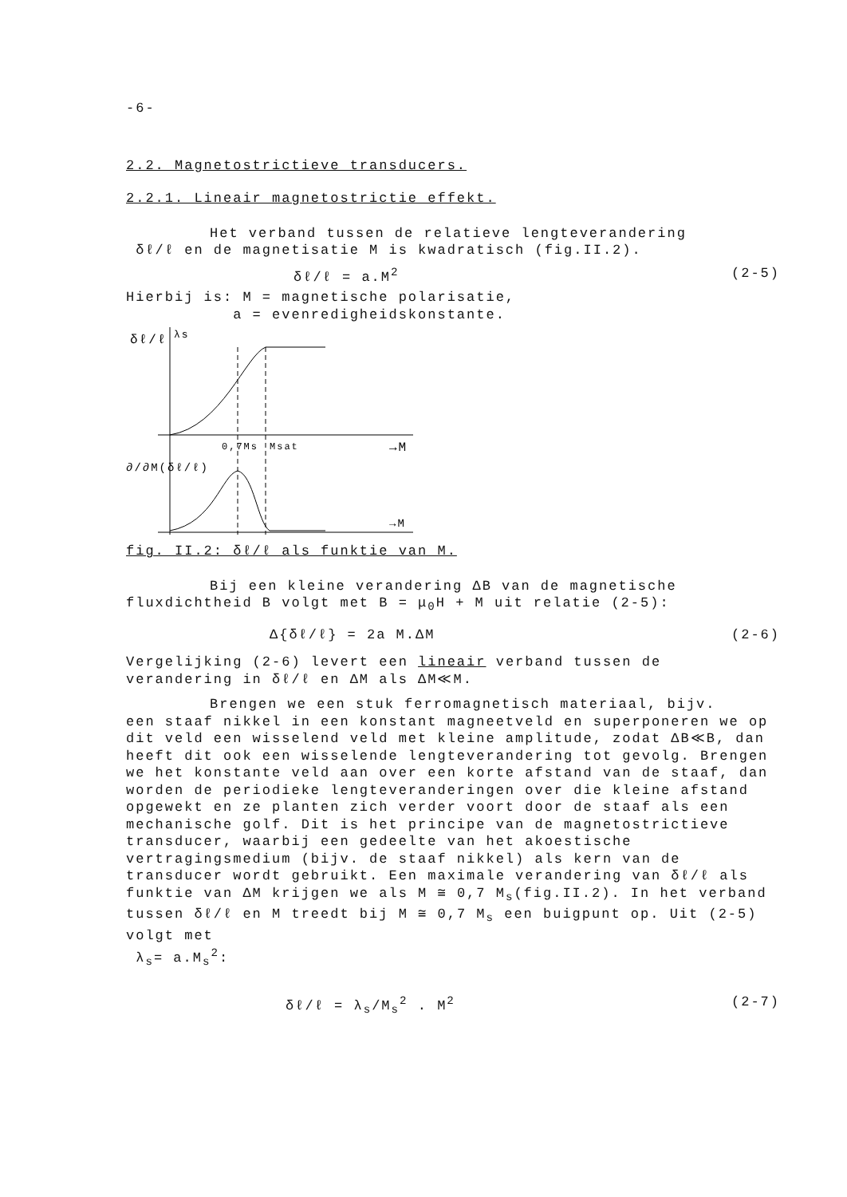-6-
2.2. Magnetostrictieve transducers.
2.2.1. Lineair magnetostrictie effekt.
Het verband tussen de relatieve lengteverandering
δℓ/ℓ en de magnetisatie M is kwadratisch (fig.II.2).
δℓ/ℓ = a.M<sup>2</sup> (2-5)
Hierbij is: M = magnetische polarisatie,
a = evenredigheidskonstante.
δℓ/ℓ
λs
0,7Ms
Msat
→M
∂/∂M(δℓ/ℓ)
→M
fig. II.2: δℓ/ℓ als funktie van M.
Bij een kleine verandering ΔB van de magnetische
fluxdichtheid B volgt met B = μ<sub>0</sub>H + M uit relatie (2-5):
Δ{δℓ/ℓ} = 2a M.ΔM (2-6)
Vergelijking (2-6) levert een lineair verband tussen de
verandering in δℓ/ℓ en ΔM als ΔM≪M.
Brengen we een stuk ferromagnetisch materiaal, bijv.
een staaf nikkel in een konstant magneetveld en superponeren we op dit veld een wisselend veld met kleine amplitude, zodat ΔB≪B, dan heeft dit ook een wisselende lengteverandering tot gevolg. Brengen we het konstante veld aan over een korte afstand van de staaf, dan worden de periodieke lengteveranderingen over die kleine afstand opgewekt en ze planten zich verder voort door de staaf als een mechanische golf. Dit is het principe van de magnetostrictieve transducer, waarbij een gedeelte van het akoestische vertragingsmedium (bijv. de staaf nikkel) als kern van de transducer wordt gebruikt. Een maximale verandering van δℓ/ℓ als funktie van ΔM krijgen we als M ≅ 0,7 M<sub>s</sub>(fig.II.2). In het verband tussen δℓ/ℓ en M treedt bij M ≅ 0,7 M<sub>s</sub> een buigpunt op. Uit (2-5) volgt met
λ<sub>s</sub>= a.M<sub>s</sub><sup>2</sup>:
δℓ/ℓ = λ<sub>s</sub>/M<sub>s</sub><sup>2</sup> . M<sup>2</sup> (2-7)